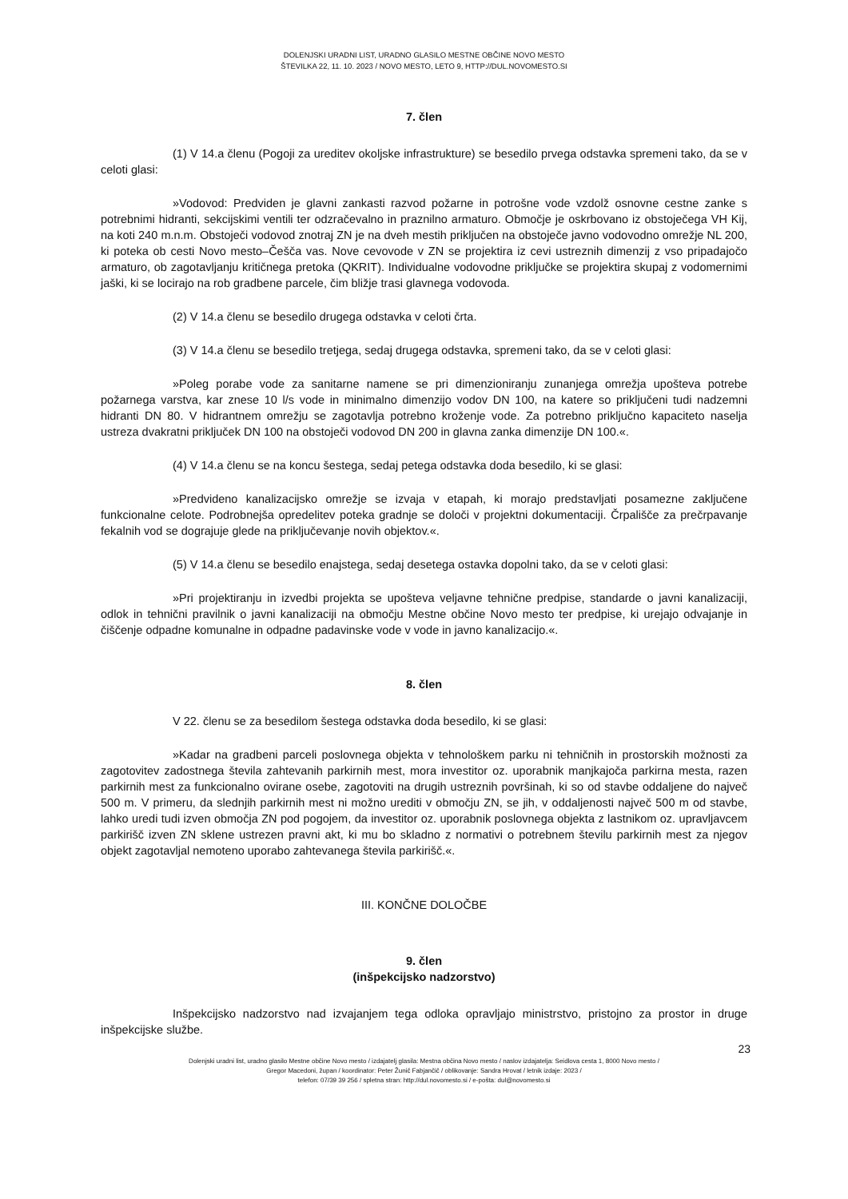DOLENJSKI URADNI LIST, URADNO GLASILO MESTNE OBČINE NOVO MESTO
ŠTEVILKA 22, 11. 10. 2023 / NOVO MESTO, LETO 9, HTTP://DUL.NOVOMESTO.SI
7. člen
(1) V 14.a členu (Pogoji za ureditev okoljske infrastrukture) se besedilo prvega odstavka spremeni tako, da se v celoti glasi:
»Vodovod: Predviden je glavni zankasti razvod požarne in potrošne vode vzdolž osnovne cestne zanke s potrebnimi hidranti, sekcijskimi ventili ter odzračevalno in praznilno armaturo. Območje je oskrbovano iz obstoječega VH Kij, na koti 240 m.n.m. Obstoječi vodovod znotraj ZN je na dveh mestih priključen na obstoječe javno vodovodno omrežje NL 200, ki poteka ob cesti Novo mesto–Češča vas. Nove cevovode v ZN se projektira iz cevi ustreznih dimenzij z vso pripadajočo armaturo, ob zagotavljanju kritičnega pretoka (QKRIT). Individualne vodovodne priključke se projektira skupaj z vodomernimi jaški, ki se locirajo na rob gradbene parcele, čim bližje trasi glavnega vodovoda.
(2) V 14.a členu se besedilo drugega odstavka v celoti črta.
(3) V 14.a členu se besedilo tretjega, sedaj drugega odstavka, spremeni tako, da se v celoti glasi:
»Poleg porabe vode za sanitarne namene se pri dimenzioniranju zunanjega omrežja upošteva potrebe požarnega varstva, kar znese 10 l/s vode in minimalno dimenzijo vodov DN 100, na katere so priključeni tudi nadzemni hidranti DN 80. V hidrantnem omrežju se zagotavlja potrebno kroženje vode. Za potrebno priključno kapaciteto naselja ustreza dvakratni priključek DN 100 na obstoječi vodovod DN 200 in glavna zanka dimenzije DN 100.«.
(4) V 14.a členu se na koncu šestega, sedaj petega odstavka doda besedilo, ki se glasi:
»Predvideno kanalizacijsko omrežje se izvaja v etapah, ki morajo predstavljati posamezne zaključene funkcionalne celote. Podrobnejša opredelitev poteka gradnje se določi v projektni dokumentaciji. Črpališče za prečrpavanje fekalnih vod se dograjuje glede na priključevanje novih objektov.«.
(5) V 14.a členu se besedilo enajstega, sedaj desetega ostavka dopolni tako, da se v celoti glasi:
»Pri projektiranju in izvedbi projekta se upošteva veljavne tehnične predpise, standarde o javni kanalizaciji, odlok in tehnični pravilnik o javni kanalizaciji na območju Mestne občine Novo mesto ter predpise, ki urejajo odvajanje in čiščenje odpadne komunalne in odpadne padavinske vode v vode in javno kanalizacijo.«.
8. člen
V 22. členu se za besedilom šestega odstavka doda besedilo, ki se glasi:
»Kadar na gradbeni parceli poslovnega objekta v tehnološkem parku ni tehničnih in prostorskih možnosti za zagotovitev zadostnega števila zahtevanih parkirnih mest, mora investitor oz. uporabnik manjkajoča parkirna mesta, razen parkirnih mest za funkcionalno ovirane osebe, zagotoviti na drugih ustreznih površinah, ki so od stavbe oddaljene do največ 500 m. V primeru, da slednjih parkirnih mest ni možno urediti v območju ZN, se jih, v oddaljenosti največ 500 m od stavbe, lahko uredi tudi izven območja ZN pod pogojem, da investitor oz. uporabnik poslovnega objekta z lastnikom oz. upravljavcem parkirišč izven ZN sklene ustrezen pravni akt, ki mu bo skladno z normativi o potrebnem številu parkirnih mest za njegov objekt zagotavljal nemoteno uporabo zahtevanega števila parkirišč.«.
III. KONČNE DOLOČBE
9. člen
(inšpekcijsko nadzorstvo)
Inšpekcijsko nadzorstvo nad izvajanjem tega odloka opravljajo ministrstvo, pristojno za prostor in druge inšpekcijske službe.
23
Dolenjski uradni list, uradno glasilo Mestne občine Novo mesto / izdajatelj glasila: Mestna občina Novo mesto / naslov izdajatelja: Seidlova cesta 1, 8000 Novo mesto /
Gregor Macedoni, župan / koordinator: Peter Žunič Fabjančič / oblikovanje: Sandra Hrovat / letnik izdaje: 2023 /
telefon: 07/39 39 256 / spletna stran: http://dul.novomesto.si / e-pošta: dul@novomesto.si